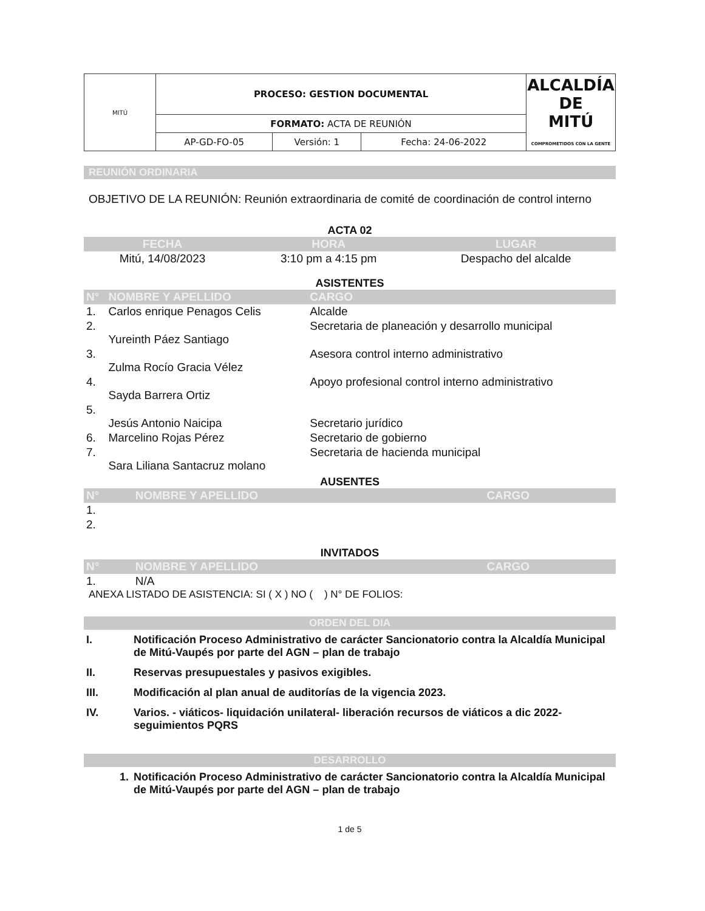| MITÚ | PROCESO: GESTION DOCUMENTAL | | | ALCALDÍA DE MITÚ COMPROMETIDOS CON LA GENTE |
| | FORMATO: ACTA DE REUNIÓN | | | |
| | AP-GD-FO-05 | Versión: 1 | Fecha: 24-06-2022 | |
| REUNIÓN ORDINARIA |
OBJETIVO DE LA REUNIÓN: Reunión extraordinaria de comité de coordinación de control interno
ACTA 02
| FECHA | HORA | LUGAR |
| Mitú, 14/08/2023 | 3:10 pm a 4:15 pm | Despacho del alcalde |
ASISTENTES
| N° | NOMBRE Y APELLIDO | CARGO |
| 1. | Carlos enrique Penagos Celis | Alcalde |
| 2. | Yureinth Páez Santiago | Secretaria de planeación y desarrollo municipal |
| 3. | Zulma Rocío Gracia Vélez | Asesora control interno administrativo |
| 4. | Sayda Barrera Ortiz | Apoyo profesional control interno administrativo |
| 5. | Jesús Antonio Naicipa | Secretario jurídico |
| 6. | Marcelino Rojas Pérez | Secretario de gobierno |
| 7. | Sara Liliana Santacruz molano | Secretaria de hacienda municipal |
AUSENTES
| N° | NOMBRE Y APELLIDO | CARGO |
| 1. | | |
| 2. | | |
INVITADOS
| N° | NOMBRE Y APELLIDO | CARGO |
| 1. | N/A | |
ANEXA LISTADO DE ASISTENCIA: SI ( X ) NO ( ) N° DE FOLIOS:
| ORDEN DEL DIA |
| I. | Notificación Proceso Administrativo de carácter Sancionatorio contra la Alcaldía Municipal de Mitú-Vaupés por parte del AGN – plan de trabajo |
| II. | Reservas presupuestales y pasivos exigibles. |
| III. | Modificación al plan anual de auditorías de la vigencia 2023. |
| IV. | Varios. - viáticos- liquidación unilateral- liberación recursos de viáticos a dic 2022- seguimientos PQRS |
| DESARROLLO |
| 1. | Notificación Proceso Administrativo de carácter Sancionatorio contra la Alcaldía Municipal de Mitú-Vaupés por parte del AGN – plan de trabajo |
1 de 5